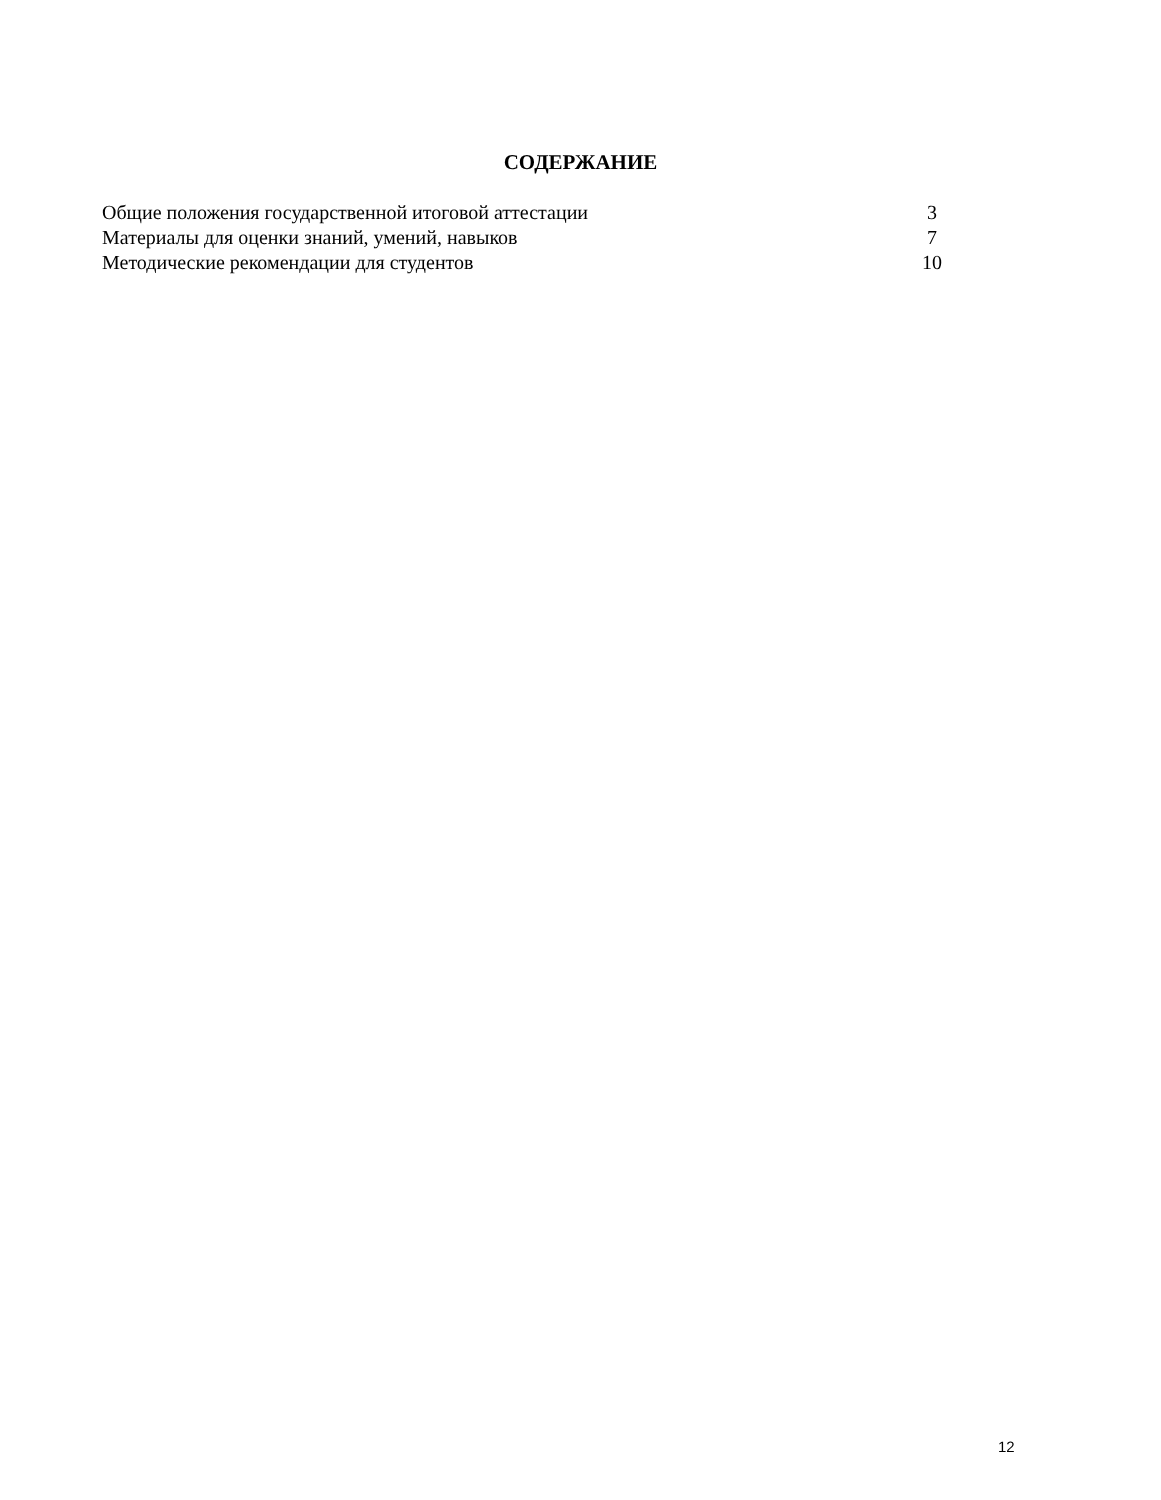СОДЕРЖАНИЕ
Общие положения государственной итоговой аттестации 3
Материалы для оценки знаний, умений, навыков 7
Методические рекомендации для студентов 10
12